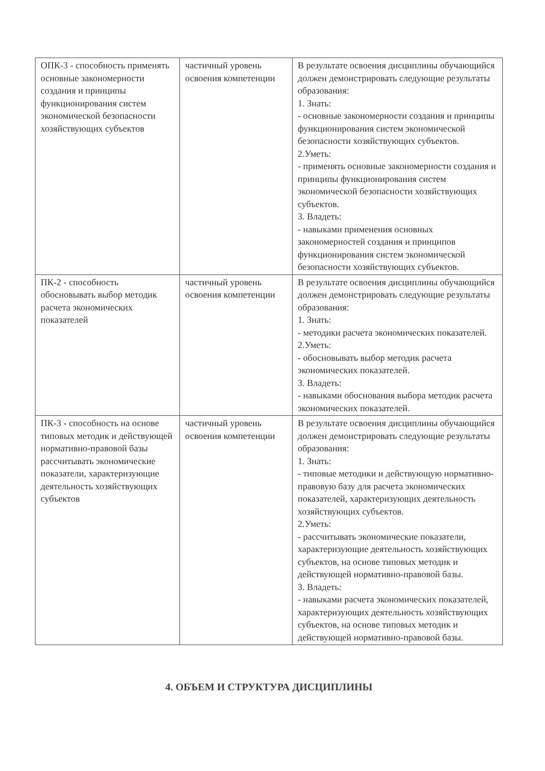| ОПК-3 - способность применять основные закономерности создания и принципы функционирования систем экономической безопасности хозяйствующих субъектов | частичный уровень освоения компетенции | В результате освоения дисциплины обучающийся должен демонстрировать следующие результаты образования: 1. Знать: - основные закономерности создания и принципы функционирования систем экономической безопасности хозяйствующих субъектов. 2.Уметь: - применять основные закономерности создания и принципы функционирования систем экономической безопасности хозяйствующих субъектов. 3. Владеть: - навыками применения основных закономерностей создания и принципов функционирования систем экономической безопасности хозяйствующих субъектов. |
| ПК-2 - способность обосновывать выбор методик расчета экономических показателей | частичный уровень освоения компетенции | В результате освоения дисциплины обучающийся должен демонстрировать следующие результаты образования: 1. Знать: - методики расчета экономических показателей. 2.Уметь: - обосновывать выбор методик расчета экономических показателей. 3. Владеть: - навыками обоснования выбора методик расчета экономических показателей. |
| ПК-3 - способность на основе типовых методик и действующей нормативно-правовой базы рассчитывать экономические показатели, характеризующие деятельность хозяйствующих субъектов | частичный уровень освоения компетенции | В результате освоения дисциплины обучающийся должен демонстрировать следующие результаты образования: 1. Знать: - типовые методики и действующую нормативно-правовую базу для расчета экономических показателей, характеризующих деятельность хозяйствующих субъектов. 2.Уметь: - рассчитывать экономические показатели, характеризующие деятельность хозяйствующих субъектов, на основе типовых методик и действующей нормативно-правовой базы. 3. Владеть: - навыками расчета экономических показателей, характеризующих деятельность хозяйствующих субъектов, на основе типовых методик и действующей нормативно-правовой базы. |
4. ОБЪЕМ И СТРУКТУРА ДИСЦИПЛИНЫ